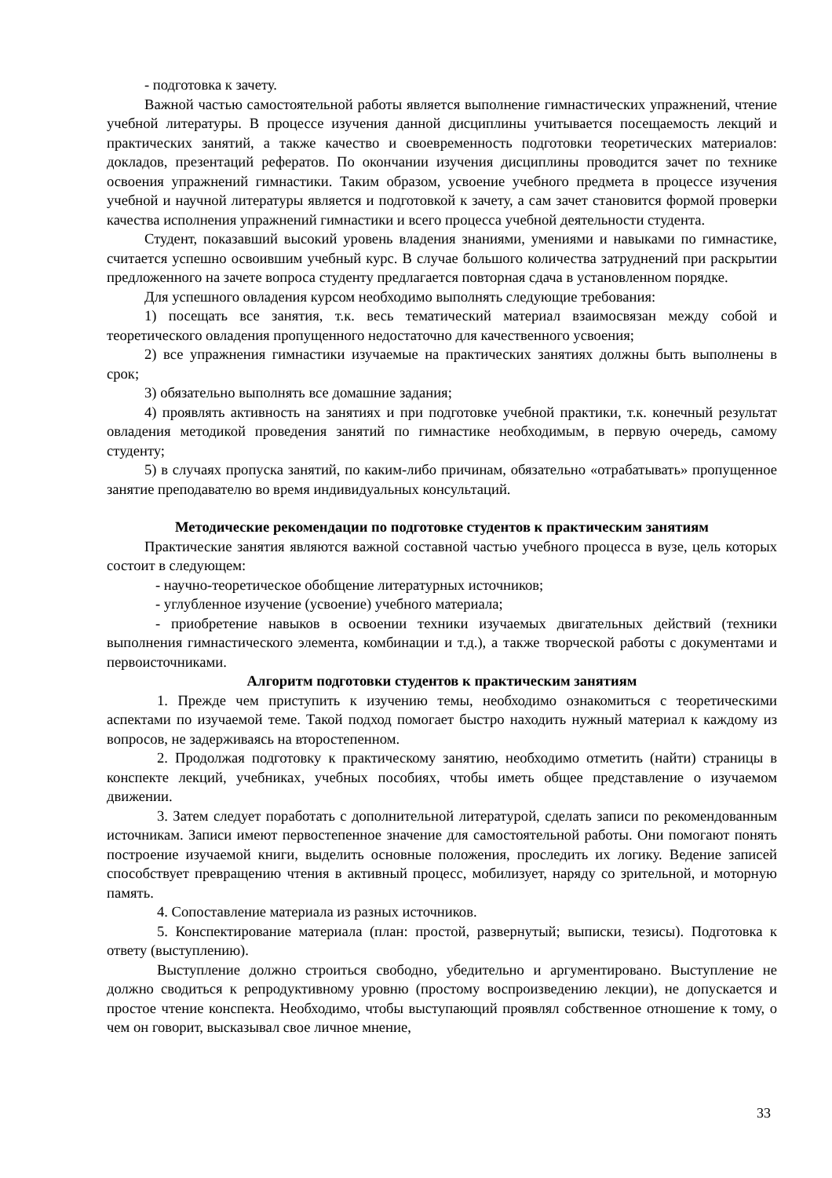- подготовка к зачету.
Важной частью самостоятельной работы является выполнение гимнастических упражнений, чтение учебной литературы. В процессе изучения данной дисциплины учитывается посещаемость лекций и практических занятий, а также качество и своевременность подготовки теоретических материалов: докладов, презентаций рефератов. По окончании изучения дисциплины проводится зачет по технике освоения упражнений гимнастики. Таким образом, усвоение учебного предмета в процессе изучения учебной и научной литературы является и подготовкой к зачету, а сам зачет становится формой проверки качества исполнения упражнений гимнастики и всего процесса учебной деятельности студента.
Студент, показавший высокий уровень владения знаниями, умениями и навыками по гимнастике, считается успешно освоившим учебный курс. В случае большого количества затруднений при раскрытии предложенного на зачете вопроса студенту предлагается повторная сдача в установленном порядке.
Для успешного овладения курсом необходимо выполнять следующие требования:
1) посещать все занятия, т.к. весь тематический материал взаимосвязан между собой и теоретического овладения пропущенного недостаточно для качественного усвоения;
2) все упражнения гимнастики изучаемые на практических занятиях должны быть выполнены в срок;
3) обязательно выполнять все домашние задания;
4) проявлять активность на занятиях и при подготовке учебной практики, т.к. конечный результат овладения методикой проведения занятий по гимнастике необходимым, в первую очередь, самому студенту;
5) в случаях пропуска занятий, по каким-либо причинам, обязательно «отрабатывать» пропущенное занятие преподавателю во время индивидуальных консультаций.
Методические рекомендации по подготовке студентов к практическим занятиям
Практические занятия являются важной составной частью учебного процесса в вузе, цель которых состоит в следующем:
- научно-теоретическое обобщение литературных источников;
- углубленное изучение (усвоение) учебного материала;
- приобретение навыков в освоении техники изучаемых двигательных действий (техники выполнения гимнастического элемента, комбинации и т.д.), а также творческой работы с документами и первоисточниками.
Алгоритм подготовки студентов к практическим занятиям
1. Прежде чем приступить к изучению темы, необходимо ознакомиться с теоретическими аспектами по изучаемой теме. Такой подход помогает быстро находить нужный материал к каждому из вопросов, не задерживаясь на второстепенном.
2. Продолжая подготовку к практическому занятию, необходимо отметить (найти) страницы в конспекте лекций, учебниках, учебных пособиях, чтобы иметь общее представление о изучаемом движении.
3. Затем следует поработать с дополнительной литературой, сделать записи по рекомендованным источникам. Записи имеют первостепенное значение для самостоятельной работы. Они помогают понять построение изучаемой книги, выделить основные положения, проследить их логику. Ведение записей способствует превращению чтения в активный процесс, мобилизует, наряду со зрительной, и моторную память.
4. Сопоставление материала из разных источников.
5. Конспектирование материала (план: простой, развернутый; выписки, тезисы). Подготовка к ответу (выступлению).
Выступление должно строиться свободно, убедительно и аргументировано. Выступление не должно сводиться к репродуктивному уровню (простому воспроизведению лекции), не допускается и простое чтение конспекта. Необходимо, чтобы выступающий проявлял собственное отношение к тому, о чем он говорит, высказывал свое личное мнение,
33